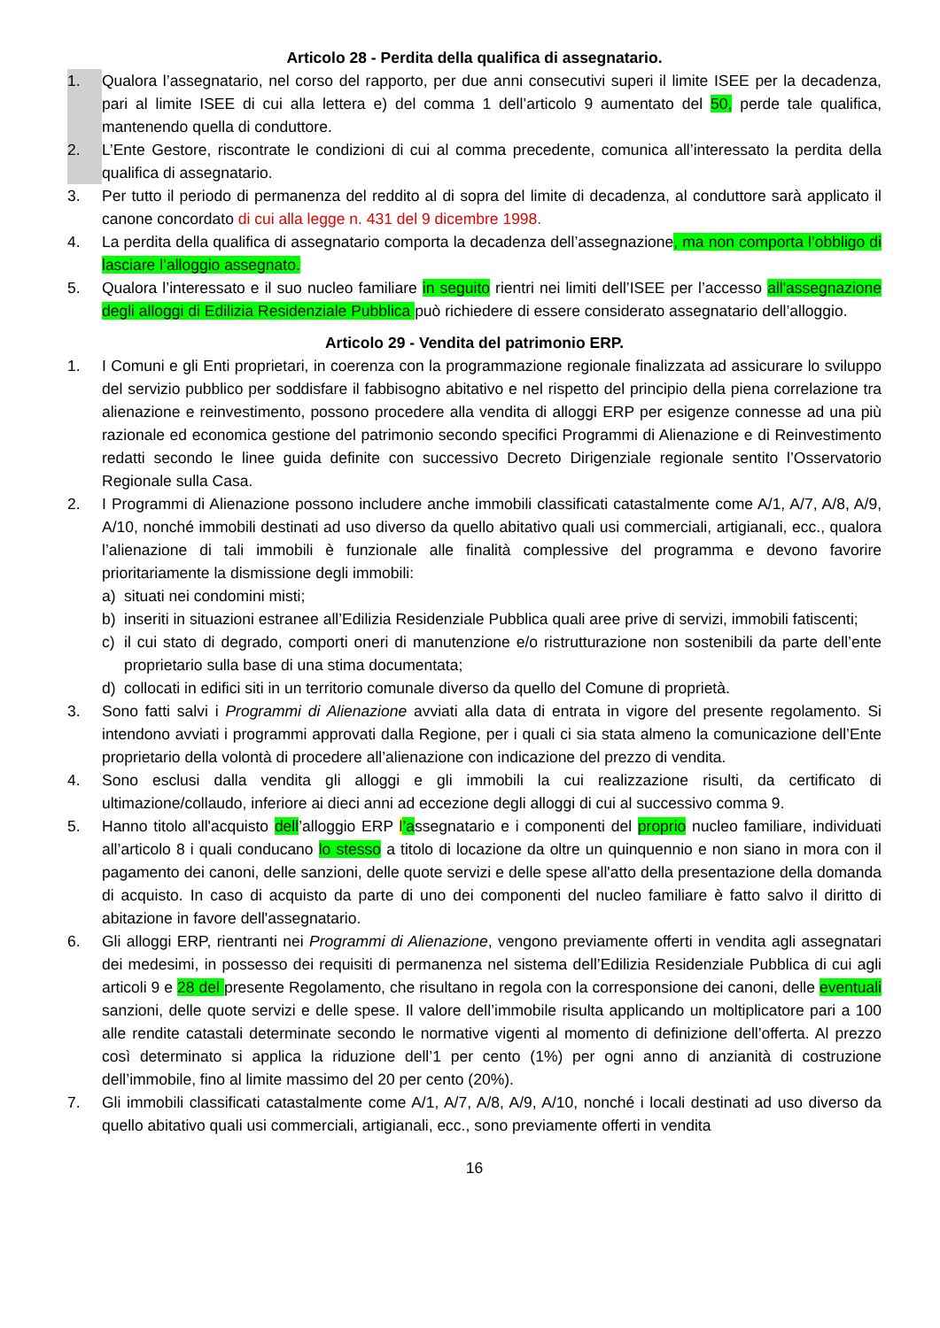Articolo 28 - Perdita della qualifica di assegnatario.
1. Qualora l’assegnatario, nel corso del rapporto, per due anni consecutivi superi il limite ISEE per la decadenza, pari al limite ISEE di cui alla lettera e) del comma 1 dell’articolo 9 aumentato del 50, perde tale qualifica, mantenendo quella di conduttore.
2. L’Ente Gestore, riscontrate le condizioni di cui al comma precedente, comunica all’interessato la perdita della qualifica di assegnatario.
3. Per tutto il periodo di permanenza del reddito al di sopra del limite di decadenza, al conduttore sarà applicato il canone concordato di cui alla legge n. 431 del 9 dicembre 1998.
4. La perdita della qualifica di assegnatario comporta la decadenza dell’assegnazione, ma non comporta l’obbligo di lasciare l’alloggio assegnato.
5. Qualora l’interessato e il suo nucleo familiare in seguito rientri nei limiti dell’ISEE per l’accesso all'assegnazione degli alloggi di Edilizia Residenziale Pubblica può richiedere di essere considerato assegnatario dell’alloggio.
Articolo 29 - Vendita del patrimonio ERP.
1. I Comuni e gli Enti proprietari, in coerenza con la programmazione regionale finalizzata ad assicurare lo sviluppo del servizio pubblico per soddisfare il fabbisogno abitativo e nel rispetto del principio della piena correlazione tra alienazione e reinvestimento, possono procedere alla vendita di alloggi ERP per esigenze connesse ad una più razionale ed economica gestione del patrimonio secondo specifici Programmi di Alienazione e di Reinvestimento redatti secondo le linee guida definite con successivo Decreto Dirigenziale regionale sentito l’Osservatorio Regionale sulla Casa.
2. I Programmi di Alienazione possono includere anche immobili classificati catastalmente come A/1, A/7, A/8, A/9, A/10, nonché immobili destinati ad uso diverso da quello abitativo quali usi commerciali, artigianali, ecc., qualora l’alienazione di tali immobili è funzionale alle finalità complessive del programma e devono favorire prioritariamente la dismissione degli immobili:
a) situati nei condomini misti;
b) inseriti in situazioni estranee all’Edilizia Residenziale Pubblica quali aree prive di servizi, immobili fatiscenti;
c) il cui stato di degrado, comporti oneri di manutenzione e/o ristrutturazione non sostenibili da parte dell’ente proprietario sulla base di una stima documentata;
d) collocati in edifici siti in un territorio comunale diverso da quello del Comune di proprietà.
3. Sono fatti salvi i Programmi di Alienazione avviati alla data di entrata in vigore del presente regolamento. Si intendono avviati i programmi approvati dalla Regione, per i quali ci sia stata almeno la comunicazione dell’Ente proprietario della volontà di procedere all’alienazione con indicazione del prezzo di vendita.
4. Sono esclusi dalla vendita gli alloggi e gli immobili la cui realizzazione risulti, da certificato di ultimazione/collaudo, inferiore ai dieci anni ad eccezione degli alloggi di cui al successivo comma 9.
5. Hanno titolo all'acquisto dell’alloggio ERP l’assegnatario e i componenti del proprio nucleo familiare, individuati all’articolo 8 i quali conducano lo stesso a titolo di locazione da oltre un quinquennio e non siano in mora con il pagamento dei canoni, delle sanzioni, delle quote servizi e delle spese all'atto della presentazione della domanda di acquisto. In caso di acquisto da parte di uno dei componenti del nucleo familiare è fatto salvo il diritto di abitazione in favore dell'assegnatario.
6. Gli alloggi ERP, rientranti nei Programmi di Alienazione, vengono previamente offerti in vendita agli assegnatari dei medesimi, in possesso dei requisiti di permanenza nel sistema dell’Edilizia Residenziale Pubblica di cui agli articoli 9 e 28 del presente Regolamento, che risultano in regola con la corresponsione dei canoni, delle eventuali sanzioni, delle quote servizi e delle spese. Il valore dell’immobile risulta applicando un moltiplicatore pari a 100 alle rendite catastali determinate secondo le normative vigenti al momento di definizione dell’offerta. Al prezzo così determinato si applica la riduzione dell’1 per cento (1%) per ogni anno di anzianità di costruzione dell’immobile, fino al limite massimo del 20 per cento (20%).
7. Gli immobili classificati catastalmente come A/1, A/7, A/8, A/9, A/10, nonché i locali destinati ad uso diverso da quello abitativo quali usi commerciali, artigianali, ecc., sono previamente offerti in vendita
16